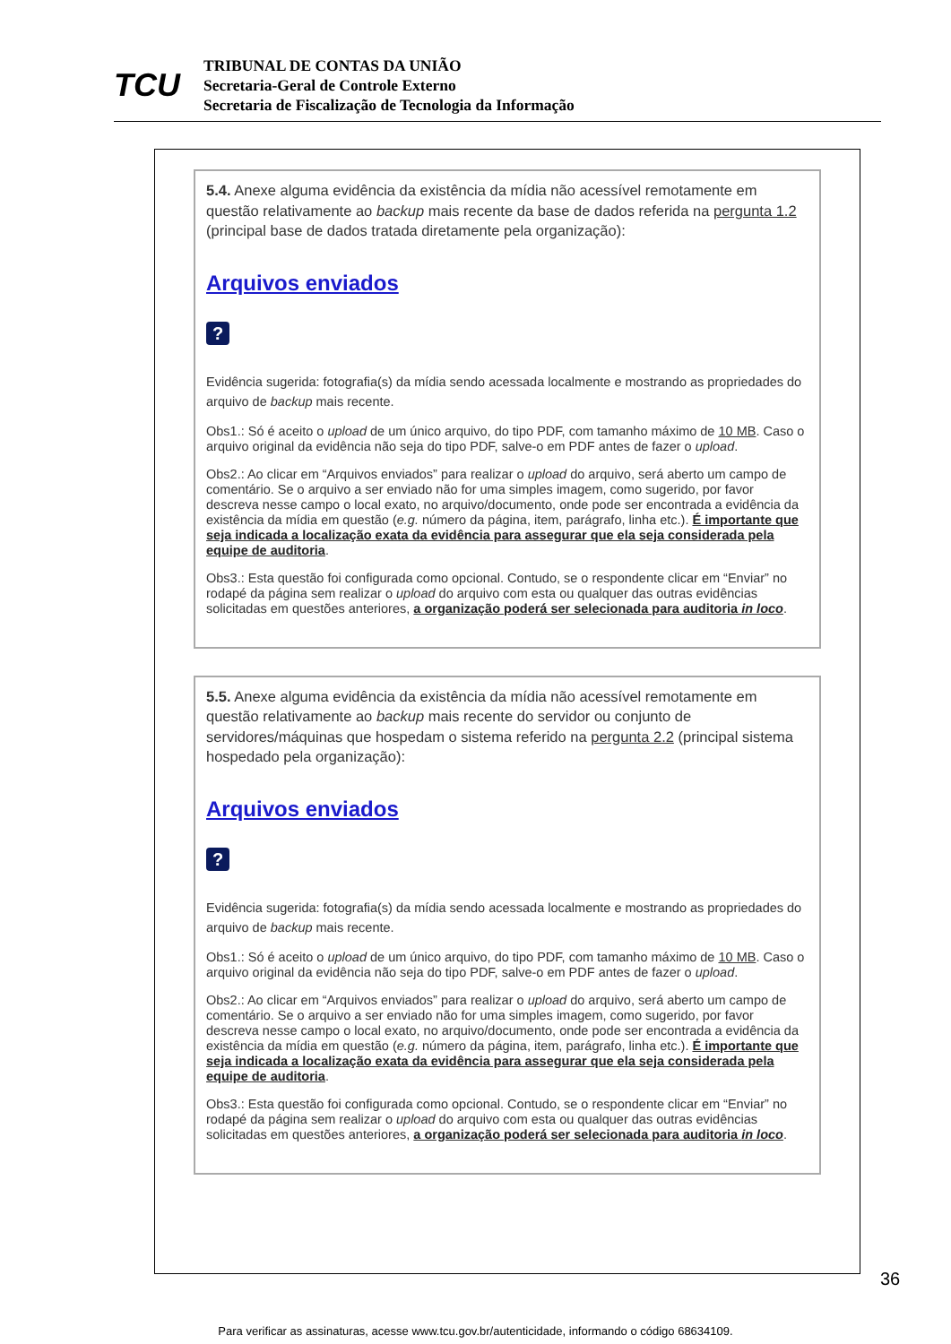TCU
TRIBUNAL DE CONTAS DA UNIÃO
Secretaria-Geral de Controle Externo
Secretaria de Fiscalização de Tecnologia da Informação
5.4. Anexe alguma evidência da existência da mídia não acessível remotamente em questão relativamente ao backup mais recente da base de dados referida na pergunta 1.2 (principal base de dados tratada diretamente pela organização):
Arquivos enviados
?
Evidência sugerida: fotografia(s) da mídia sendo acessada localmente e mostrando as propriedades do arquivo de backup mais recente.
Obs1.: Só é aceito o upload de um único arquivo, do tipo PDF, com tamanho máximo de 10 MB. Caso o arquivo original da evidência não seja do tipo PDF, salve-o em PDF antes de fazer o upload.
Obs2.: Ao clicar em “Arquivos enviados” para realizar o upload do arquivo, será aberto um campo de comentário. Se o arquivo a ser enviado não for uma simples imagem, como sugerido, por favor descreva nesse campo o local exato, no arquivo/documento, onde pode ser encontrada a evidência da existência da mídia em questão (e.g. número da página, item, parágrafo, linha etc.). É importante que seja indicada a localização exata da evidência para assegurar que ela seja considerada pela equipe de auditoria.
Obs3.: Esta questão foi configurada como opcional. Contudo, se o respondente clicar em “Enviar” no rodapé da página sem realizar o upload do arquivo com esta ou qualquer das outras evidências solicitadas em questões anteriores, a organização poderá ser selecionada para auditoria in loco.
5.5. Anexe alguma evidência da existência da mídia não acessível remotamente em questão relativamente ao backup mais recente do servidor ou conjunto de servidores/máquinas que hospedam o sistema referido na pergunta 2.2 (principal sistema hospedado pela organização):
Arquivos enviados
?
Evidência sugerida: fotografia(s) da mídia sendo acessada localmente e mostrando as propriedades do arquivo de backup mais recente.
Obs1.: Só é aceito o upload de um único arquivo, do tipo PDF, com tamanho máximo de 10 MB. Caso o arquivo original da evidência não seja do tipo PDF, salve-o em PDF antes de fazer o upload.
Obs2.: Ao clicar em “Arquivos enviados” para realizar o upload do arquivo, será aberto um campo de comentário. Se o arquivo a ser enviado não for uma simples imagem, como sugerido, por favor descreva nesse campo o local exato, no arquivo/documento, onde pode ser encontrada a evidência da existência da mídia em questão (e.g. número da página, item, parágrafo, linha etc.). É importante que seja indicada a localização exata da evidência para assegurar que ela seja considerada pela equipe de auditoria.
Obs3.: Esta questão foi configurada como opcional. Contudo, se o respondente clicar em “Enviar” no rodapé da página sem realizar o upload do arquivo com esta ou qualquer das outras evidências solicitadas em questões anteriores, a organização poderá ser selecionada para auditoria in loco.
36
Para verificar as assinaturas, acesse www.tcu.gov.br/autenticidade, informando o código 68634109.